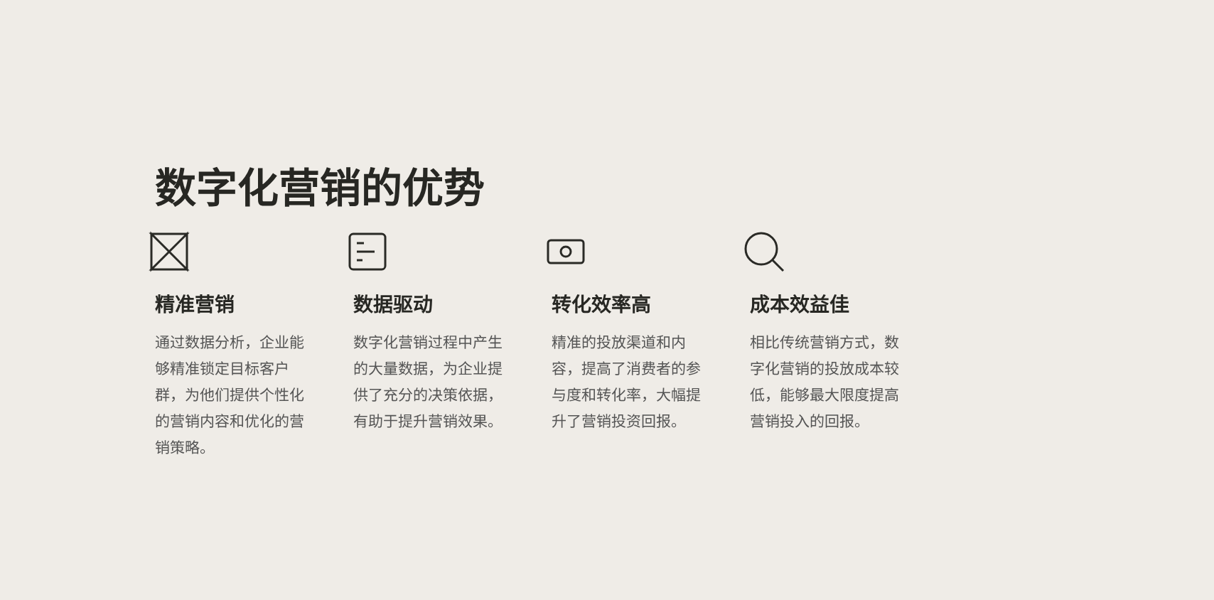数字化营销的优势
精准营销
通过数据分析，企业能够精准锁定目标客户群，为他们提供个性化的营销内容和优化的营销策略。
数据驱动
数字化营销过程中产生的大量数据，为企业提供了充分的决策依据，有助于提升营销效果。
转化效率高
精准的投放渠道和内容，提高了消费者的参与度和转化率，大幅提升了营销投资回报。
成本效益佳
相比传统营销方式，数字化营销的投放成本较低，能够最大限度提高营销投入的回报。